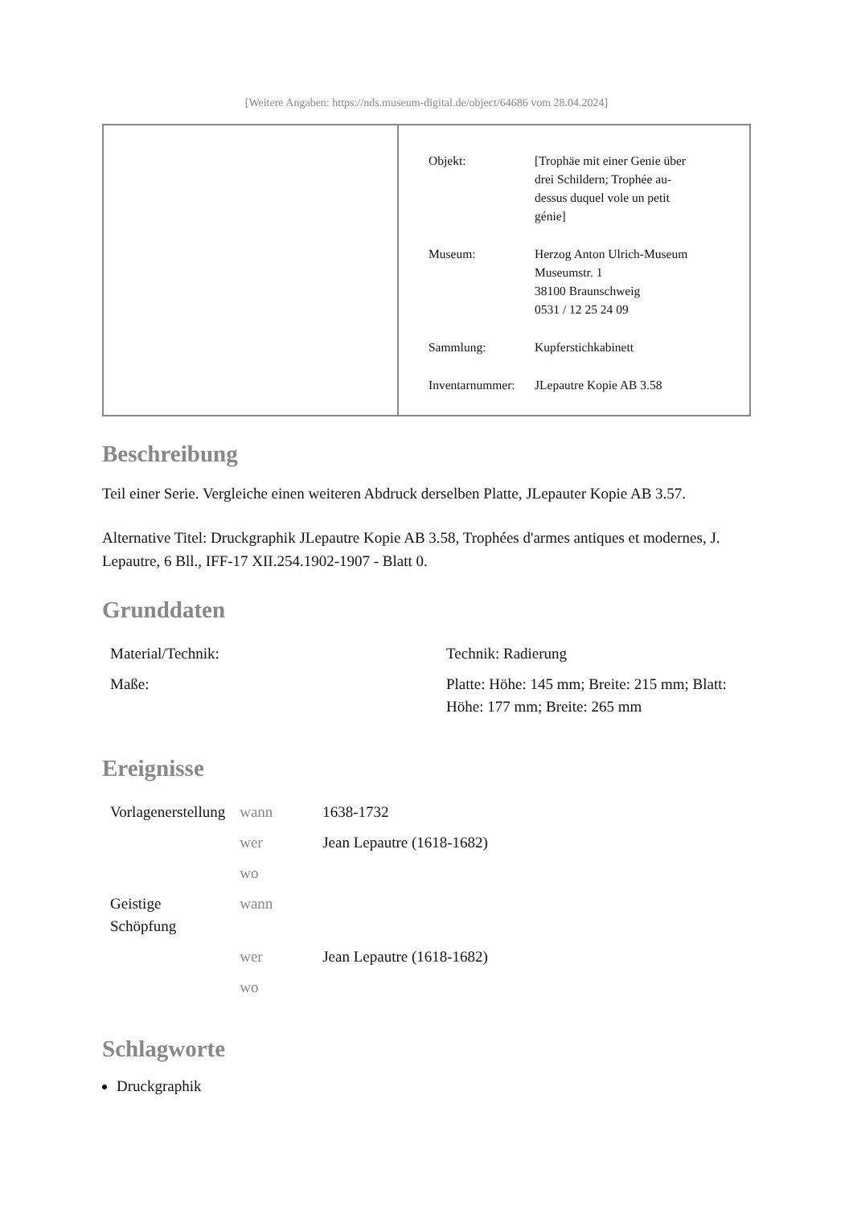[Weitere Angaben: https://nds.museum-digital.de/object/64686 vom 28.04.2024]
| Objekt: | [Trophäe mit einer Genie über drei Schildern; Trophée au- dessus duquel vole un petit génie] |
| Museum: | Herzog Anton Ulrich-Museum Museumstr. 1 38100 Braunschweig 0531 / 12 25 24 09 |
| Sammlung: | Kupferstichkabinett |
| Inventarnummer: | JLepautre Kopie AB 3.58 |
Beschreibung
Teil einer Serie. Vergleiche einen weiteren Abdruck derselben Platte, JLepauter Kopie AB 3.57.
Alternative Titel: Druckgraphik JLepautre Kopie AB 3.58, Trophées d'armes antiques et modernes, J. Lepautre, 6 Bll., IFF-17 XII.254.1902-1907 - Blatt 0.
Grunddaten
| Material/Technik: | Technik: Radierung |
| Maße: | Platte: Höhe: 145 mm; Breite: 215 mm; Blatt: Höhe: 177 mm; Breite: 265 mm |
Ereignisse
| Vorlagenerstellung | wann | 1638-1732 |
| | wer | Jean Lepautre (1618-1682) |
| | wo | |
| Geistige Schöpfung | wann | |
| | wer | Jean Lepautre (1618-1682) |
| | wo | |
Schlagworte
Druckgraphik